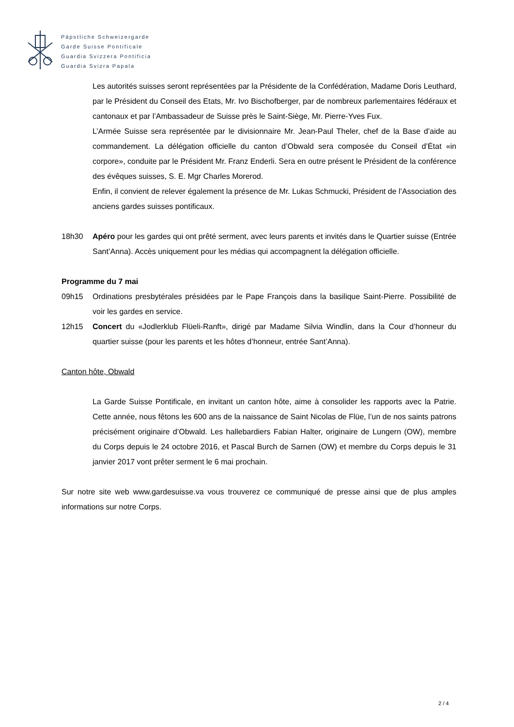Päpstliche Schweizergarde
Garde Suisse Pontificale
Guardia Svizzera Pontificia
Guardia Svizra Papala
Les autorités suisses seront représentées par la Présidente de la Confédération, Madame Doris Leuthard, par le Président du Conseil des Etats, Mr. Ivo Bischofberger, par de nombreux parlementaires fédéraux et cantonaux et par l’Ambassadeur de Suisse près le Saint-Siège, Mr. Pierre-Yves Fux.
L’Armée Suisse sera représentée par le divisionnaire Mr. Jean-Paul Theler, chef de la Base d’aide au commandement. La délégation officielle du canton d’Obwald sera composée du Conseil d’État «in corpore», conduite par le Président Mr. Franz Enderli. Sera en outre présent le Président de la conférence des évêques suisses, S. E. Mgr Charles Morerod.
Enfin, il convient de relever également la présence de Mr. Lukas Schmucki, Président de l’Association des anciens gardes suisses pontificaux.
18h30 Apéro pour les gardes qui ont prêté serment, avec leurs parents et invités dans le Quartier suisse (Entrée Sant’Anna). Accès uniquement pour les médias qui accompagnent la délégation officielle.
Programme du 7 mai
09h15 Ordinations presbytérales présidées par le Pape François dans la basilique Saint-Pierre. Possibilité de voir les gardes en service.
12h15 Concert du «Jodlerklub Flüeli-Ranft», dirigé par Madame Silvia Windlin, dans la Cour d’honneur du quartier suisse (pour les parents et les hôtes d’honneur, entrée Sant’Anna).
Canton hôte, Obwald
La Garde Suisse Pontificale, en invitant un canton hôte, aime à consolider les rapports avec la Patrie. Cette année, nous fêtons les 600 ans de la naissance de Saint Nicolas de Flüe, l’un de nos saints patrons précisément originaire d’Obwald. Les hallebardiers Fabian Halter, originaire de Lungern (OW), membre du Corps depuis le 24 octobre 2016, et Pascal Burch de Sarnen (OW) et membre du Corps depuis le 31 janvier 2017 vont prêter serment le 6 mai prochain.
Sur notre site web www.gardesuisse.va vous trouverez ce communiqué de presse ainsi que de plus amples informations sur notre Corps.
2 / 4